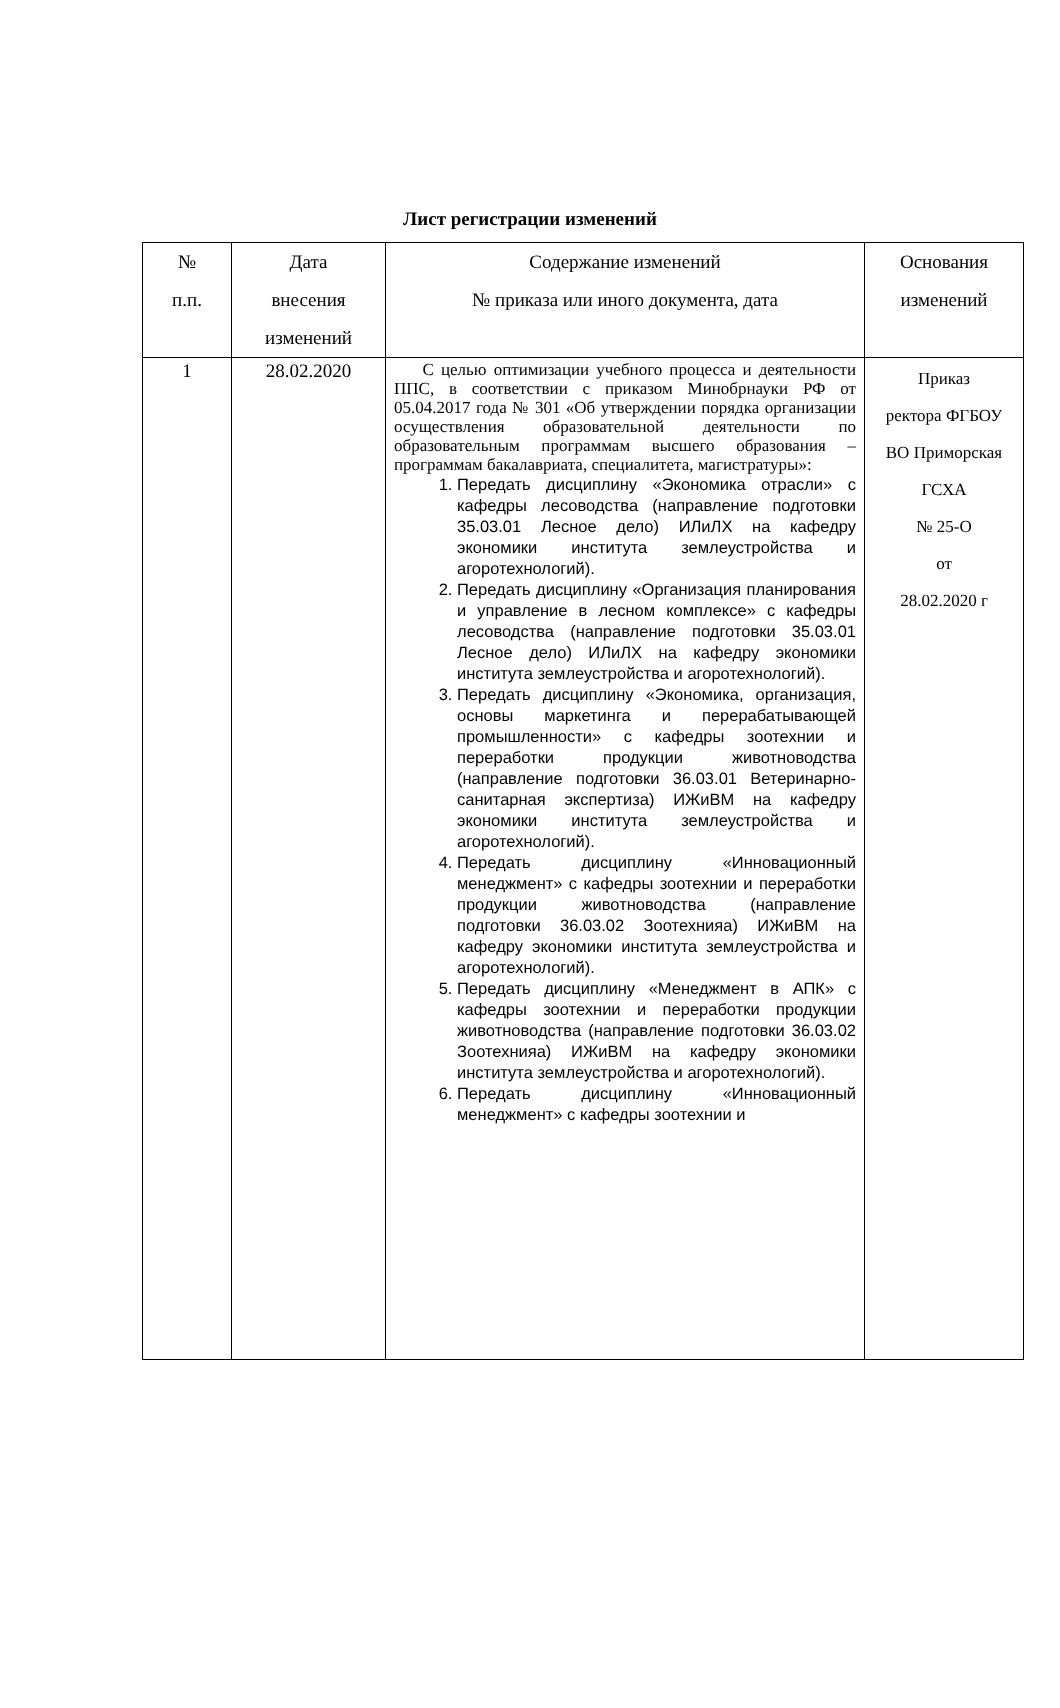Лист регистрации изменений
| № п.п. | Дата внесения изменений | Содержание изменений № приказа или иного документа, дата | Основания изменений |
| --- | --- | --- | --- |
| 1 | 28.02.2020 | С целью оптимизации учебного процесса и деятельности ППС, в соответствии с приказом Минобрнауки РФ от 05.04.2017 года № 301 «Об утверждении порядка организации осуществления образовательной деятельности по образовательным программам высшего образования – программам бакалавриата, специалитета, магистратуры»: 1. Передать дисциплину «Экономика отрасли» с кафедры лесоводства (направление подготовки 35.03.01 Лесное дело) ИЛиЛХ на кафедру экономики института землеустройства и агоротехнологий). 2. Передать дисциплину «Организация планирования и управление в лесном комплексе» с кафедры лесоводства (направление подготовки 35.03.01 Лесное дело) ИЛиЛХ на кафедру экономики института землеустройства и агоротехнологий). 3. Передать дисциплину «Экономика, организация, основы маркетинга и перерабатывающей промышленности» с кафедры зоотехнии и переработки продукции животноводства (направление подготовки 36.03.01 Ветеринарно-санитарная экспертиза) ИЖиВМ на кафедру экономики института землеустройства и агоротехнологий). 4. Передать дисциплину «Инновационный менеджмент» с кафедры зоотехнии и переработки продукции животноводства (направление подготовки 36.03.02 Зоотехнияа) ИЖиВМ на кафедру экономики института землеустройства и агоротехнологий). 5. Передать дисциплину «Менеджмент в АПК» с кафедры зоотехнии и переработки продукции животноводства (направление подготовки 36.03.02 Зоотехнияа) ИЖиВМ на кафедру экономики института землеустройства и агоротехнологий). 6. Передать дисциплину «Инновационный менеджмент» с кафедры зоотехнии и | Приказ ректора ФГБОУ ВО Приморская ГСХА № 25-О от 28.02.2020 г |